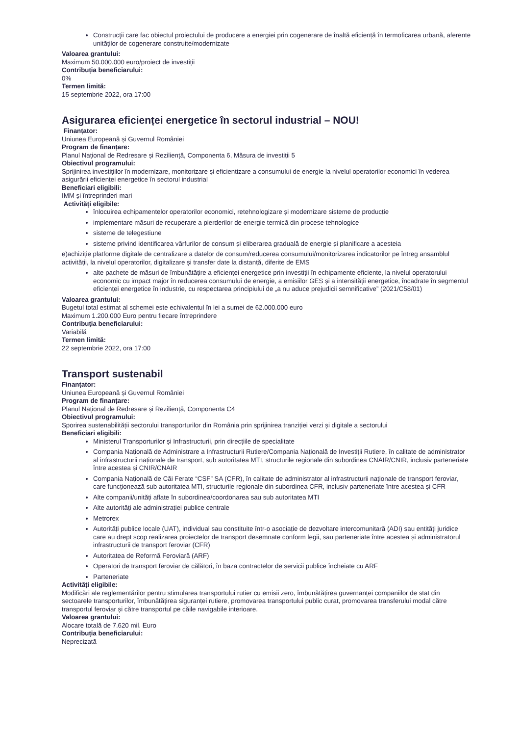Construcţii care fac obiectul proiectului de producere a energiei prin cogenerare de înaltă eficiență în termoficarea urbană, aferente unităților de cogenerare construite/modernizate
Valoarea grantului:
Maximum 50.000.000 euro/proiect de investiții
Contribuția beneficiarului:
0%
Termen limită:
15 septembrie 2022, ora 17:00
Asigurarea eficienței energetice în sectorul industrial – NOU!
Finanțator:
Uniunea Europeană și Guvernul României
Program de finanțare:
Planul Național de Redresare și Reziliență, Componenta 6, Măsura de investiții 5
Obiectivul programului:
Sprijinirea investiţiilor în modernizare, monitorizare și eficientizare a consumului de energie la nivelul operatorilor economici în vederea asigurării eficienței energetice în sectorul industrial
Beneficiari eligibili:
IMM și întreprinderi mari
Activități eligibile:
înlocuirea echipamentelor operatorilor economici, retehnologizare și modernizare sisteme de producție
implementare măsuri de recuperare a pierderilor de energie termică din procese tehnologice
sisteme de telegestiune
sisteme privind identificarea vârfurilor de consum și eliberarea graduală de energie și planificare a acesteia
e)achiziție platforme digitale de centralizare a datelor de consum/reducerea consumului/monitorizarea indicatorilor pe întreg ansamblul activității, la nivelul operatorilor, digitalizare și transfer date la distanță, diferite de EMS
alte pachete de măsuri de îmbunătățire a eficienței energetice prin investiții în echipamente eficiente, la nivelul operatorului economic cu impact major în reducerea consumului de energie, a emisiilor GES și a intensității energetice, încadrate în segmentul eficienței energetice în industrie, cu respectarea principiului de „a nu aduce prejudicii semnificative” (2021/C58/01)
Valoarea grantului:
Bugetul total estimat al schemei este echivalentul în lei a sumei de 62.000.000 euro
Maximum 1.200.000 Euro pentru fiecare întreprindere
Contribuția beneficiarului:
Variabilă
Termen limită:
22 septembrie 2022, ora 17:00
Transport sustenabil
Finanțator:
Uniunea Europeană și Guvernul României
Program de finanțare:
Planul Național de Redresare și Reziliență, Componenta C4
Obiectivul programului:
Sporirea sustenabilității sectorului transporturilor din România prin sprijinirea tranziției verzi și digitale a sectorului
Beneficiari eligibili:
Ministerul Transporturilor și Infrastructurii, prin direcțiile de specialitate
Compania Națională de Administrare a Infrastructurii Rutiere/Compania Națională de Investiții Rutiere, în calitate de administrator al infrastructurii naționale de transport, sub autoritatea MTI, structurile regionale din subordinea CNAIR/CNIR, inclusiv parteneriate între acestea și CNIR/CNAIR
Compania Națională de Căi Ferate “CSF” SA (CFR), în calitate de administrator al infrastructurii naționale de transport feroviar, care funcționează sub autoritatea MTI, structurile regionale din subordinea CFR, inclusiv parteneriate între acestea și CFR
Alte companii/unități aflate în subordinea/coordonarea sau sub autoritatea MTI
Alte autorități ale administrației publice centrale
Metrorex
Autorități publice locale (UAT), individual sau constituite într-o asociație de dezvoltare intercomunitară (ADI) sau entități juridice care au drept scop realizarea proiectelor de transport desemnate conform legii, sau parteneriate între acestea și administratorul infrastructurii de transport feroviar (CFR)
Autoritatea de Reformă Feroviară (ARF)
Operatori de transport feroviar de călători, în baza contractelor de servicii publice încheiate cu ARF
Parteneriate
Activități eligibile:
Modificări ale reglementărilor pentru stimularea transportului rutier cu emisii zero, îmbunătățirea guvernanței companiilor de stat din sectoarele transporturilor, îmbunătățirea siguranței rutiere, promovarea transportului public curat, promovarea transferului modal către transportul feroviar și către transportul pe căile navigabile interioare.
Valoarea grantului:
Alocare totală de 7.620 mil. Euro
Contribuția beneficiarului:
Neprecizată